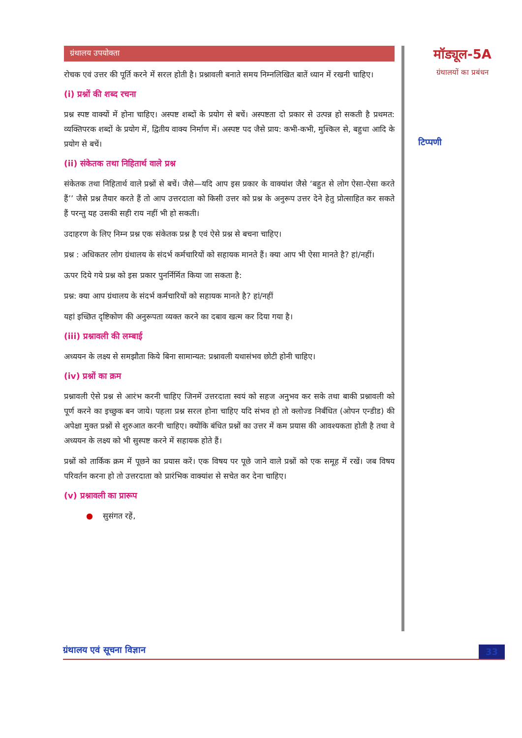ग्रंथालय उपयोक्ता
रोचक एवं उत्तर की पूर्ति करने में सरल होती है। प्रश्नावली बनाते समय निम्नलिखित बातें ध्यान में रखनी चाहिए।
(i) प्रश्नों की शब्द रचना
प्रश्न स्पष्ट वाक्यों में होना चाहिए। अस्पष्ट शब्दों के प्रयोग से बचें। अस्पष्टता दो प्रकार से उत्पन्न हो सकती है प्रथमत: व्यक्तिपरक शब्दों के प्रयोग में, द्वितीय वाक्य निर्माण में। अस्पष्ट पद जैसे प्राय: कभी-कभी, मुश्किल से, बहुधा आदि के प्रयोग से बचें।
(ii) संकेतक तथा निहितार्थ वाले प्रश्न
संकेतक तथा निहितार्थ वाले प्रश्नों से बचें। जैसे—यदि आप इस प्रकार के वाक्यांश जैसे ‘बहुत से लोग ऐसा-ऐसा करते हैं’’ जैसे प्रश्न तैयार करते हैं तो आप उत्तरदाता को किसी उत्तर को प्रश्न के अनुरूप उत्तर देने हेतु प्रोत्साहित कर सकते हैं परन्तु यह उसकी सही राय नहीं भी हो सकती।
उदाहरण के लिए निम्न प्रश्न एक संकेतक प्रश्न है एवं ऐसे प्रश्न से बचना चाहिए।
प्रश्न : अधिकतर लोग ग्रंथालय के संदर्भ कर्मचारियों को सहायक मानते हैं। क्या आप भी ऐसा मानते है? हां/नहीं।
ऊपर दिये गये प्रश्न को इस प्रकार पुनर्निर्मित किया जा सकता है:
प्रश्न: क्या आप ग्रंथालय के संदर्भ कर्मचारियों को सहायक मानते है? हां/नहीं
यहां इच्छित दृष्टिकोण की अनुरूपता व्यक्त करने का दबाव खत्म कर दिया गया है।
(iii) प्रश्नावली की लम्बाई
अध्ययन के लक्ष्य से समझौता किये बिना सामान्यत: प्रश्नावली यथासंभव छोटी होनी चाहिए।
(iv) प्रश्नों का क्रम
प्रश्नावली ऐसे प्रश्न से आरंभ करनी चाहिए जिनमें उत्तरदाता स्वयं को सहज अनुभव कर सके तथा बाकी प्रश्नावली को पूर्ण करने का इच्छुक बन जाये। पहला प्रश्न सरल होना चाहिए यदि संभव हो तो क्लोज्ड निर्बंधित (ओपन एन्डीड) की अपेक्षा मुक्त प्रश्नों से शुरुआत करनी चाहिए। क्योंकि बंधित प्रश्नों का उत्तर में कम प्रयास की आवश्यकता होती है तथा वे अध्ययन के लक्ष्य को भी सुस्पष्ट करने में सहायक होते हैं।
प्रश्नों को तार्किक क्रम में पूछने का प्रयास करें। एक विषय पर पूछे जाने वाले प्रश्नों को एक समूह में रखें। जब विषय परिवर्तन करना हो तो उत्तरदाता को प्रारंभिक वाक्यांश से सचेत कर देना चाहिए।
(v) प्रश्नावली का प्रारूप
● सुसंगत रहें,
मॉड्यूल-5A
ग्रंथालयों का प्रबंधन
टिप्पणी
ग्रंथालय एवं सूचना विज्ञान 33